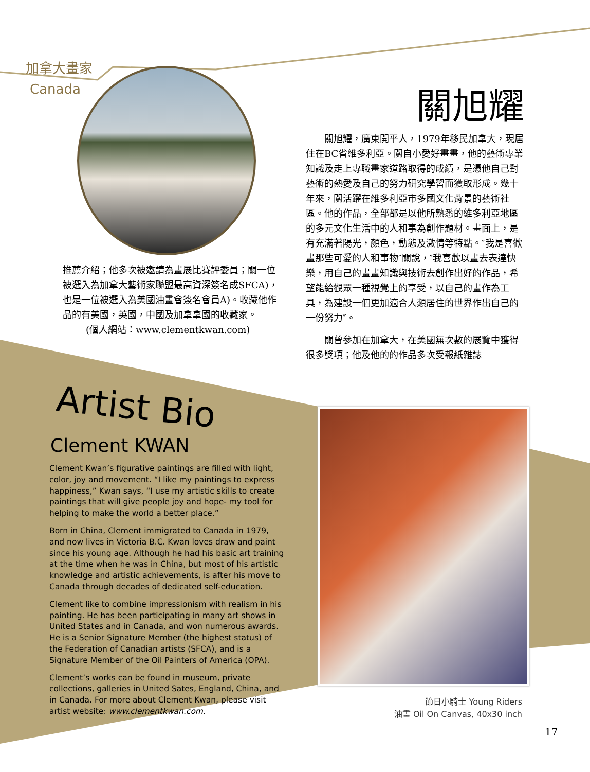加拿大畫家
Canada 關旭耀
關旭耀，廣東開平人，1979年移民加拿大，現居住在BC省維多利亞。關自小愛好畫畫，他的藝術專業知識及走上專職畫家道路取得的成績，是憑他自己對藝術的熱愛及自己的努力研究學習而獲取形成。幾十年來，關活躍在維多利亞市多國文化背景的藝術社區。他的作品，全部都是以他所熟悉的維多利亞地區的多元文化生活中的人和事為創作題材。畫面上，是有充滿著陽光，顏色，動態及激情等特點。″我是喜歡畫那些可愛的人和事物″關說，″我喜歡以畫去表達快樂，用自己的畫畫知識與技術去創作出好的作品，希望能給觀眾一種視覺上的享受，以自己的畫作為工具，為建設一個更加適合人類居住的世界作出自己的一份努力″。
關曾參加在加拿大，在美國無次數的展覽中獲得很多獎項；他及他的的作品多次受報紙雜誌
推薦介紹；他多次被邀請為畫展比賽評委員；關一位被選入為加拿大藝術家聯盟最高資深簽名成SFCA)，也是一位被選入為美國油畫會簽名會員A)。收藏他作品的有美國，英國，中國及加拿拿國的收藏家。
(個人網站：www.clementkwan.com)
Artist Bio
Clement KWAN
Clement Kwan’s figurative paintings are filled with light, color, joy and movement. “I like my paintings to express happiness,” Kwan says, “I use my artistic skills to create paintings that will give people joy and hope- my tool for helping to make the world a better place.”
Born in China, Clement immigrated to Canada in 1979, and now lives in Victoria B.C. Kwan loves draw and paint since his young age. Although he had his basic art training at the time when he was in China, but most of his artistic knowledge and artistic achievements, is after his move to Canada through decades of dedicated self-education.
Clement like to combine impressionism with realism in his painting. He has been participating in many art shows in United States and in Canada, and won numerous awards. He is a Senior Signature Member (the highest status) of the Federation of Canadian artists (SFCA), and is a Signature Member of the Oil Painters of America (OPA).
Clement’s works can be found in museum, private collections, galleries in United Sates, England, China, and in Canada. For more about Clement Kwan, please visit artist website: www.clementkwan.com.
節日小騎士 Young Riders
油畫 Oil On Canvas, 40x30 inch
17